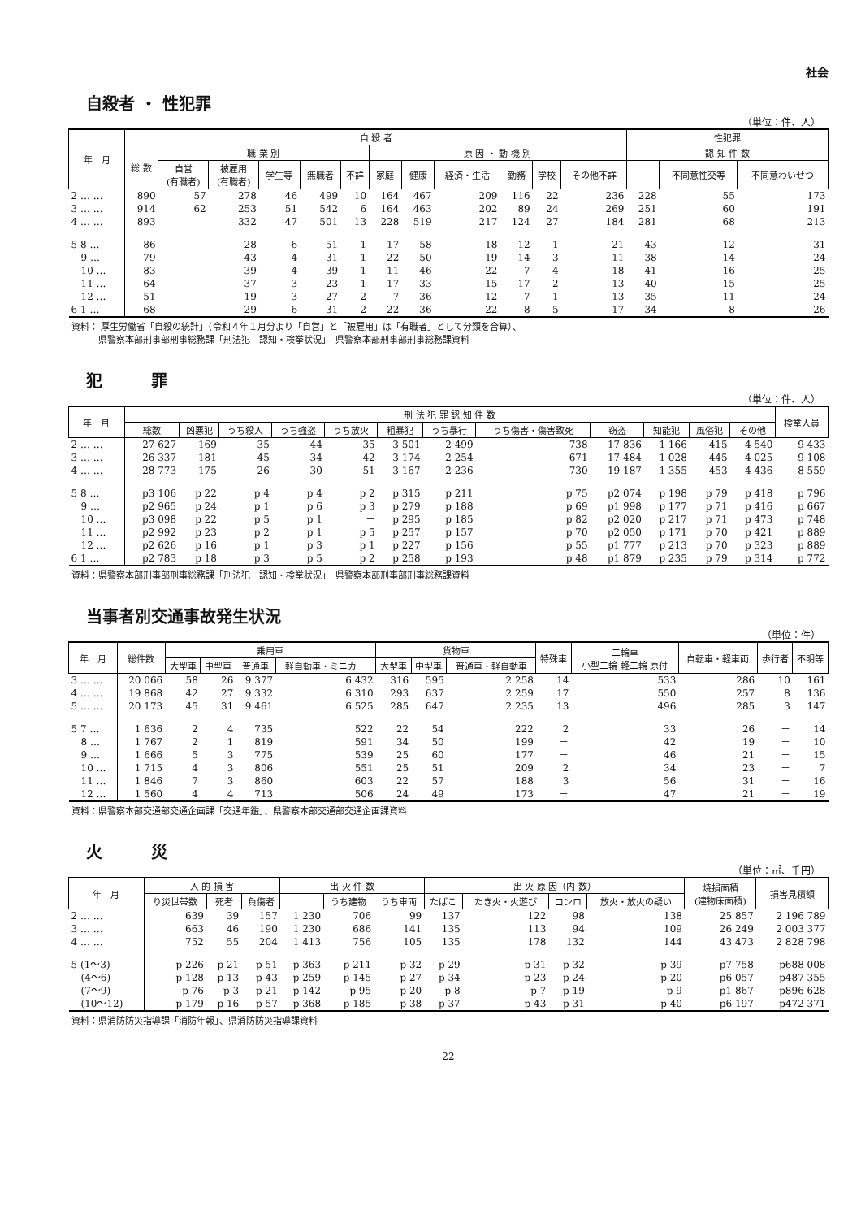社会
自殺者 ・ 性犯罪
（単位：件、人）
| 年 月 | 自 殺 者 | | | | | | | | | | | | 性犯罪 | | |
| --- | --- | --- | --- | --- | --- | --- | --- | --- | --- | --- | --- | --- | --- | --- | --- |
| | 総 数 | 職 業 別 | | | | | 原 因 ・ 動 機 別 | | | | | | 認 知 件 数 | | |
| | | 自営 (有職者) | 被雇用 (有職者) | 学生等 | 無職者 | 不詳 | 家庭 | 健康 | 経済・生活 | 勤務 | 学校 | その他不詳 | | 不同意性交等 | 不同意わいせつ |
| 2 … … | 890 | 57 | 278 | 46 | 499 | 10 | 164 | 467 | 209 | 116 | 22 | 236 | 228 | 55 | 173 |
| 3 … … | 914 | 62 | 253 | 51 | 542 | 6 | 164 | 463 | 202 | 89 | 24 | 269 | 251 | 60 | 191 |
| 4 … … | 893 | 332 | | 47 | 501 | 13 | 228 | 519 | 217 | 124 | 27 | 184 | 281 | 68 | 213 |
| 5 8 … | 86 | 28 | | 6 | 51 | 1 | 17 | 58 | 18 | 12 | 1 | 21 | 43 | 12 | 31 |
| 9 … | 79 | 43 | | 4 | 31 | 1 | 22 | 50 | 19 | 14 | 3 | 11 | 38 | 14 | 24 |
| 10 … | 83 | 39 | | 4 | 39 | 1 | 11 | 46 | 22 | 7 | 4 | 18 | 41 | 16 | 25 |
| 11 … | 64 | 37 | | 3 | 23 | 1 | 17 | 33 | 15 | 17 | 2 | 13 | 40 | 15 | 25 |
| 12 … | 51 | 19 | | 3 | 27 | 2 | 7 | 36 | 12 | 7 | 1 | 13 | 35 | 11 | 24 |
| 6 1 … | 68 | 29 | | 6 | 31 | 2 | 22 | 36 | 22 | 8 | 5 | 17 | 34 | 8 | 26 |
資料： 厚生労働省「自殺の統計」（令和４年１月分より「自営」と「被雇用」は「有職者」として分類を合算）、
　　　県警察本部刑事部刑事総務課「刑法犯　認知・検挙状況」　県警察本部刑事部刑事総務課資料
犯　　　罪
（単位：件、人）
| 年 月 | 刑 法 犯 罪 認 知 件 数 | | | | | | | | | | | | 検挙人員 |
| --- | --- | --- | --- | --- | --- | --- | --- | --- | --- | --- | --- | --- | --- |
| | 総数 | 凶悪犯 | うち殺人 | うち強盗 | うち放火 | 粗暴犯 | うち暴行 | うち傷害・傷害致死 | 窃盗 | 知能犯 | 風俗犯 | その他 | |
| 2 … … | 27 627 | 169 | 35 | 44 | 35 | 3 501 | 2 499 | 738 | 17 836 | 1 166 | 415 | 4 540 | 9 433 |
| 3 … … | 26 337 | 181 | 45 | 34 | 42 | 3 174 | 2 254 | 671 | 17 484 | 1 028 | 445 | 4 025 | 9 108 |
| 4 … … | 28 773 | 175 | 26 | 30 | 51 | 3 167 | 2 236 | 730 | 19 187 | 1 355 | 453 | 4 436 | 8 559 |
| 5 8 … | p3 106 | p 22 | p 4 | p 4 | p 2 | p 315 | p 211 | p 75 | p2 074 | p 198 | p 79 | p 418 | p 796 |
| 9 … | p2 965 | p 24 | p 1 | p 6 | p 3 | p 279 | p 188 | p 69 | p1 998 | p 177 | p 71 | p 416 | p 667 |
| 10 … | p3 098 | p 22 | p 5 | p 1 | － | p 295 | p 185 | p 82 | p2 020 | p 217 | p 71 | p 473 | p 748 |
| 11 … | p2 992 | p 23 | p 2 | p 1 | p 5 | p 257 | p 157 | p 70 | p2 050 | p 171 | p 70 | p 421 | p 889 |
| 12 … | p2 626 | p 16 | p 1 | p 3 | p 1 | p 227 | p 156 | p 55 | p1 777 | p 213 | p 70 | p 323 | p 889 |
| 6 1 … | p2 783 | p 18 | p 3 | p 5 | p 2 | p 258 | p 193 | p 48 | p1 879 | p 235 | p 79 | p 314 | p 772 |
資料：県警察本部刑事部刑事総務課「刑法犯　認知・検挙状況」　県警察本部刑事部刑事総務課資料
当事者別交通事故発生状況
（単位：件）
| 年 月 | 総件数 | 乗用車 | | | | 貨物車 | | | 特殊車 | 二輪車 小型二輪 軽二輪 原付 | 自転車・軽車両 | 歩行者 | 不明等 |
| --- | --- | --- | --- | --- | --- | --- | --- | --- | --- | --- | --- | --- | --- |
| | | 大型車 | 中型車 | 普通車 | 軽自動車・ミニカー | 大型車 | 中型車 | 普通車・軽自動車 | | | | | |
| 3 … … | 20 066 | 58 | 26 | 9 377 | 6 432 | 316 | 595 | 2 258 | 14 | 533 | 286 | 10 | 161 |
| 4 … … | 19 868 | 42 | 27 | 9 332 | 6 310 | 293 | 637 | 2 259 | 17 | 550 | 257 | 8 | 136 |
| 5 … … | 20 173 | 45 | 31 | 9 461 | 6 525 | 285 | 647 | 2 235 | 13 | 496 | 285 | 3 | 147 |
| 5 7 … | 1 636 | 2 | 4 | 735 | 522 | 22 | 54 | 222 | 2 | 33 | 26 | － | 14 |
| 8 … | 1 767 | 2 | 1 | 819 | 591 | 34 | 50 | 199 | － | 42 | 19 | － | 10 |
| 9 … | 1 666 | 5 | 3 | 775 | 539 | 25 | 60 | 177 | － | 46 | 21 | － | 15 |
| 10 … | 1 715 | 4 | 3 | 806 | 551 | 25 | 51 | 209 | 2 | 34 | 23 | － | 7 |
| 11 … | 1 846 | 7 | 3 | 860 | 603 | 22 | 57 | 188 | 3 | 56 | 31 | － | 16 |
| 12 … | 1 560 | 4 | 4 | 713 | 506 | 24 | 49 | 173 | － | 47 | 21 | － | 19 |
資料：県警察本部交通部交通企画課「交通年鑑」、県警察本部交通部交通企画課資料
火　　　災
（単位：㎡、千円）
| 年 月 | 人 的 損 害 | | | 出 火 件 数 | | | 出 火 原 因（内 数） | | | | 焼損面積 (建物床面積) | 損害見積額 |
| --- | --- | --- | --- | --- | --- | --- | --- | --- | --- | --- | --- | --- |
| | り災世帯数 | 死者 | 負傷者 | | うち建物 | うち車両 | たばこ | たき火・火遊び | コンロ | 放火・放火の疑い | | |
| 2 … … | 639 | 39 | 157 | 1 230 | 706 | 99 | 137 | 122 | 98 | 138 | 25 857 | 2 196 789 |
| 3 … … | 663 | 46 | 190 | 1 230 | 686 | 141 | 135 | 113 | 94 | 109 | 26 249 | 2 003 377 |
| 4 … … | 752 | 55 | 204 | 1 413 | 756 | 105 | 135 | 178 | 132 | 144 | 43 473 | 2 828 798 |
| 5 (1～3) | p 226 | p 21 | p 51 | p 363 | p 211 | p 32 | p 29 | p 31 | p 32 | p 39 | p7 758 | p688 008 |
| (4～6) | p 128 | p 13 | p 43 | p 259 | p 145 | p 27 | p 34 | p 23 | p 24 | p 20 | p6 057 | p487 355 |
| (7～9) | p 76 | p 3 | p 21 | p 142 | p 95 | p 20 | p 8 | p 7 | p 19 | p 9 | p1 867 | p896 628 |
| (10～12) | p 179 | p 16 | p 57 | p 368 | p 185 | p 38 | p 37 | p 43 | p 31 | p 40 | p6 197 | p472 371 |
資料：県消防防災指導課「消防年報」、県消防防災指導課資料
22